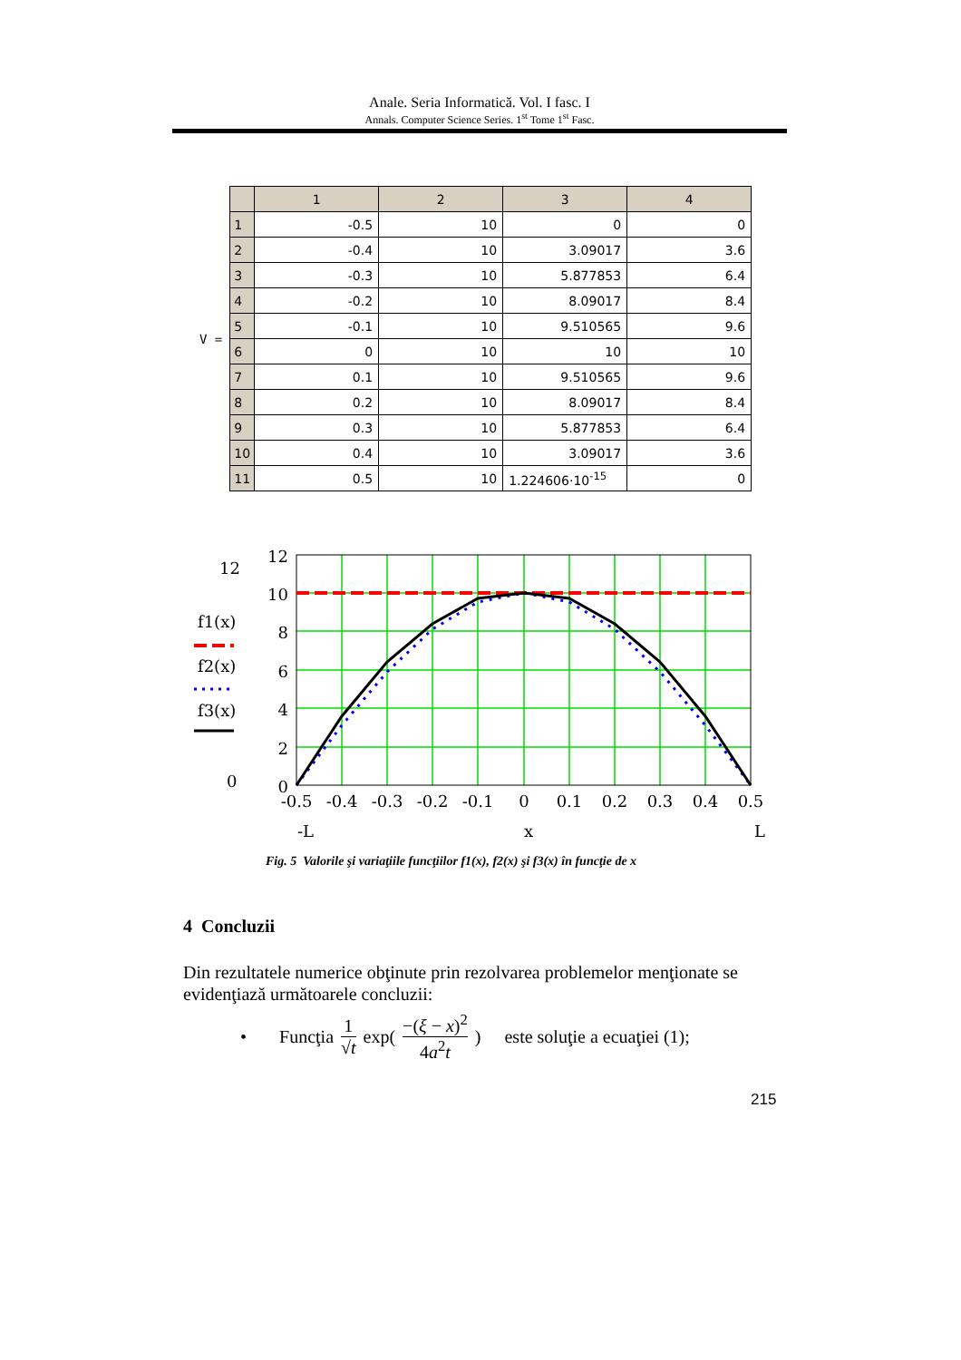Anale. Seria Informatică. Vol. I fasc. I
Annals. Computer Science Series. 1<sup>st</sup> Tome 1<sup>st</sup> Fasc.
V =
| | 1 | 2 | 3 | 4 |
| --- | --- | --- | --- | --- |
| 1 | -0.5 | 10 | 0 | 0 |
| 2 | -0.4 | 10 | 3.09017 | 3.6 |
| 3 | -0.3 | 10 | 5.877853 | 6.4 |
| 4 | -0.2 | 10 | 8.09017 | 8.4 |
| 5 | -0.1 | 10 | 9.510565 | 9.6 |
| 6 | 0 | 10 | 10 | 10 |
| 7 | 0.1 | 10 | 9.510565 | 9.6 |
| 8 | 0.2 | 10 | 8.09017 | 8.4 |
| 9 | 0.3 | 10 | 5.877853 | 6.4 |
| 10 | 0.4 | 10 | 3.09017 | 3.6 |
| 11 | 0.5 | 10 | 1.224606·10<sup>-15</sup> | 0 |
12
f1(x)
f2(x)
f3(x)
0
12
10
8
6
4
2
0
-0.5
-0.4
-0.3
-0.2
-0.1
0
0.1
0.2
0.3
0.4
0.5
-L
x
L
Fig. 5 Valorile şi variaţiile funcţiilor f1(x), f2(x) şi f3(x) în funcţie de x
4 Concluzii
Din rezultatele numerice obţinute prin rezolvarea problemelor menţionate se evidenţiază următoarele concluzii:
• Funcţia 1 √t exp(−(ξ − x)<sup>2</sup> 4a<sup>2</sup>t) este soluţie a ecuaţiei (1);
215